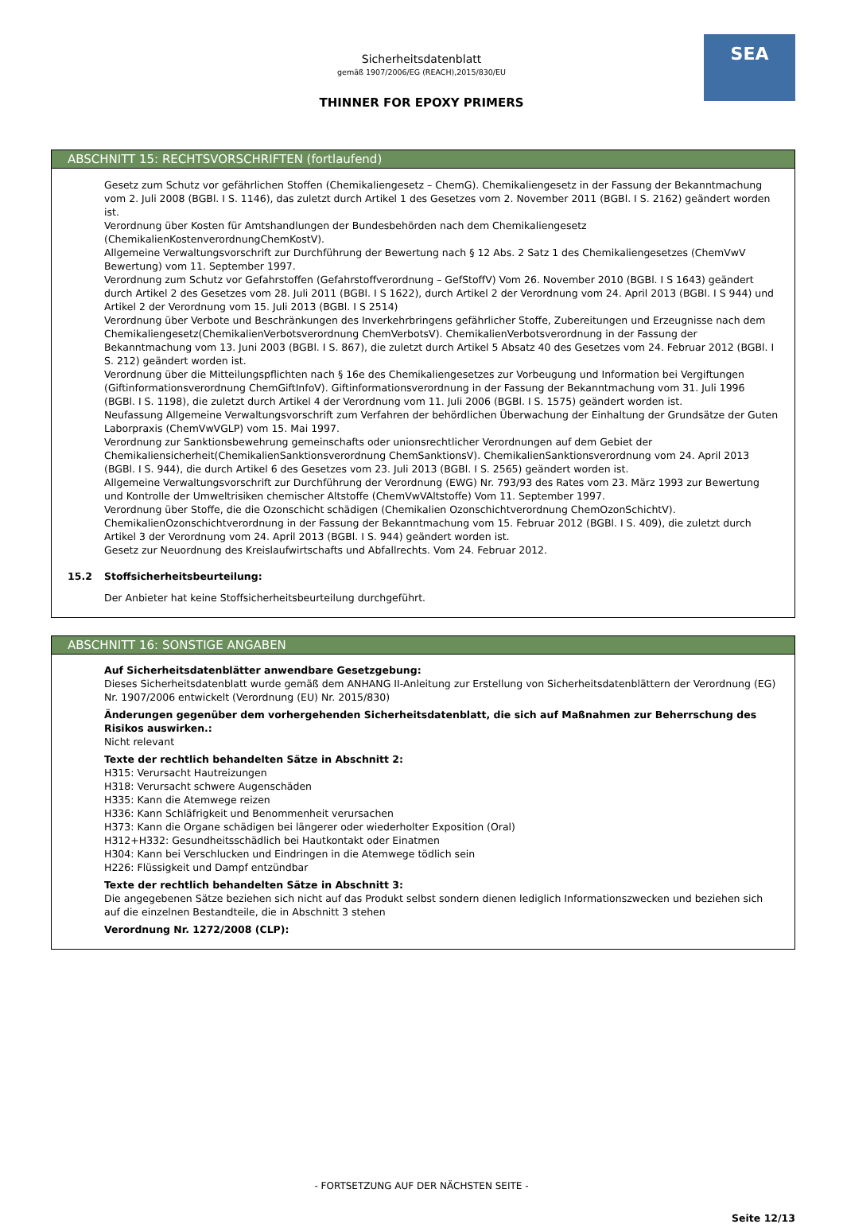SEA
Sicherheitsdatenblatt
gemäß 1907/2006/EG (REACH),2015/830/EU
THINNER FOR EPOXY PRIMERS
ABSCHNITT 15: RECHTSVORSCHRIFTEN (fortlaufend)
Gesetz zum Schutz vor gefährlichen Stoffen (Chemikaliengesetz – ChemG). Chemikaliengesetz in der Fassung der Bekanntmachung vom 2. Juli 2008 (BGBl. I S. 1146), das zuletzt durch Artikel 1 des Gesetzes vom 2. November 2011 (BGBl. I S. 2162) geändert worden ist.
Verordnung über Kosten für Amtshandlungen der Bundesbehörden nach dem Chemikaliengesetz (ChemikalienKostenverordnungChemKostV).
Allgemeine Verwaltungsvorschrift zur Durchführung der Bewertung nach § 12 Abs. 2 Satz 1 des Chemikaliengesetzes (ChemVwV Bewertung) vom 11. September 1997.
Verordnung zum Schutz vor Gefahrstoffen (Gefahrstoffverordnung – GefStoffV) Vom 26. November 2010 (BGBl. I S 1643) geändert durch Artikel 2 des Gesetzes vom 28. Juli 2011 (BGBl. I S 1622), durch Artikel 2 der Verordnung vom 24. April 2013 (BGBl. I S 944) und Artikel 2 der Verordnung vom 15. Juli 2013 (BGBl. I S 2514)
Verordnung über Verbote und Beschränkungen des Inverkehrbringens gefährlicher Stoffe, Zubereitungen und Erzeugnisse nach dem Chemikaliengesetz(ChemikalienVerbotsverordnung ChemVerbotsV). ChemikalienVerbotsverordnung in der Fassung der Bekanntmachung vom 13. Juni 2003 (BGBl. I S. 867), die zuletzt durch Artikel 5 Absatz 40 des Gesetzes vom 24. Februar 2012 (BGBl. I S. 212) geändert worden ist.
Verordnung über die Mitteilungspflichten nach § 16e des Chemikaliengesetzes zur Vorbeugung und Information bei Vergiftungen (Giftinformationsverordnung ChemGiftInfoV). Giftinformationsverordnung in der Fassung der Bekanntmachung vom 31. Juli 1996 (BGBl. I S. 1198), die zuletzt durch Artikel 4 der Verordnung vom 11. Juli 2006 (BGBl. I S. 1575) geändert worden ist.
Neufassung Allgemeine Verwaltungsvorschrift zum Verfahren der behördlichen Überwachung der Einhaltung der Grundsätze der Guten Laborpraxis (ChemVwVGLP) vom 15. Mai 1997.
Verordnung zur Sanktionsbewehrung gemeinschafts oder unionsrechtlicher Verordnungen auf dem Gebiet der Chemikaliensicherheit(ChemikalienSanktionsverordnung ChemSanktionsV). ChemikalienSanktionsverordnung vom 24. April 2013 (BGBl. I S. 944), die durch Artikel 6 des Gesetzes vom 23. Juli 2013 (BGBl. I S. 2565) geändert worden ist.
Allgemeine Verwaltungsvorschrift zur Durchführung der Verordnung (EWG) Nr. 793/93 des Rates vom 23. März 1993 zur Bewertung und Kontrolle der Umweltrisiken chemischer Altstoffe (ChemVwVAltstoffe) Vom 11. September 1997.
Verordnung über Stoffe, die die Ozonschicht schädigen (Chemikalien Ozonschichtverordnung ChemOzonSchichtV). ChemikalienOzonschichtverordnung in der Fassung der Bekanntmachung vom 15. Februar 2012 (BGBl. I S. 409), die zuletzt durch Artikel 3 der Verordnung vom 24. April 2013 (BGBl. I S. 944) geändert worden ist.
Gesetz zur Neuordnung des Kreislaufwirtschafts und Abfallrechts. Vom 24. Februar 2012.
15.2 Stoffsicherheitsbeurteilung:
Der Anbieter hat keine Stoffsicherheitsbeurteilung durchgeführt.
ABSCHNITT 16: SONSTIGE ANGABEN
Auf Sicherheitsdatenblätter anwendbare Gesetzgebung:
Dieses Sicherheitsdatenblatt wurde gemäß dem ANHANG II-Anleitung zur Erstellung von Sicherheitsdatenblättern der Verordnung (EG) Nr. 1907/2006 entwickelt (Verordnung (EU) Nr. 2015/830)
Änderungen gegenüber dem vorhergehenden Sicherheitsdatenblatt, die sich auf Maßnahmen zur Beherrschung des Risikos auswirken.:
Nicht relevant
Texte der rechtlich behandelten Sätze in Abschnitt 2:
H315: Verursacht Hautreizungen
H318: Verursacht schwere Augenschäden
H335: Kann die Atemwege reizen
H336: Kann Schläfrigkeit und Benommenheit verursachen
H373: Kann die Organe schädigen bei längerer oder wiederholter Exposition (Oral)
H312+H332: Gesundheitsschädlich bei Hautkontakt oder Einatmen
H304: Kann bei Verschlucken und Eindringen in die Atemwege tödlich sein
H226: Flüssigkeit und Dampf entzündbar
Texte der rechtlich behandelten Sätze in Abschnitt 3:
Die angegebenen Sätze beziehen sich nicht auf das Produkt selbst sondern dienen lediglich Informationszwecken und beziehen sich auf die einzelnen Bestandteile, die in Abschnitt 3 stehen
Verordnung Nr. 1272/2008 (CLP):
- FORTSETZUNG AUF DER NÄCHSTEN SEITE -
Seite 12/13